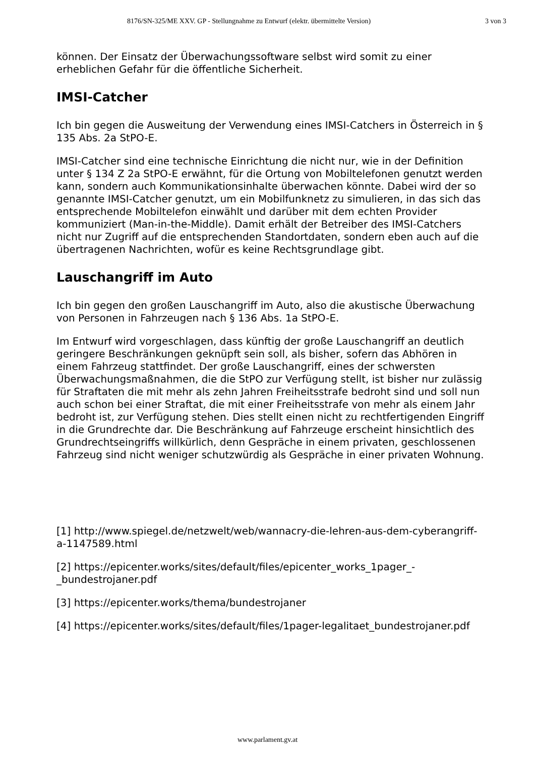8176/SN-325/ME XXV. GP - Stellungnahme zu Entwurf (elektr. übermittelte Version) 3 von 3
können. Der Einsatz der Überwachungssoftware selbst wird somit zu einer erheblichen Gefahr für die öffentliche Sicherheit.
IMSI-Catcher
Ich bin gegen die Ausweitung der Verwendung eines IMSI-Catchers in Österreich in § 135 Abs. 2a StPO-E.
IMSI-Catcher sind eine technische Einrichtung die nicht nur, wie in der Definition unter § 134 Z 2a StPO-E erwähnt, für die Ortung von Mobiltelefonen genutzt werden kann, sondern auch Kommunikationsinhalte überwachen könnte. Dabei wird der so genannte IMSI-Catcher genutzt, um ein Mobilfunknetz zu simulieren, in das sich das entsprechende Mobiltelefon einwählt und darüber mit dem echten Provider kommuniziert (Man-in-the-Middle). Damit erhält der Betreiber des IMSI-Catchers nicht nur Zugriff auf die entsprechenden Standortdaten, sondern eben auch auf die übertragenen Nachrichten, wofür es keine Rechtsgrundlage gibt.
Lauschangriff im Auto
Ich bin gegen den großen Lauschangriff im Auto, also die akustische Überwachung von Personen in Fahrzeugen nach § 136 Abs. 1a StPO-E.
Im Entwurf wird vorgeschlagen, dass künftig der große Lauschangriff an deutlich geringere Beschränkungen geknüpft sein soll, als bisher, sofern das Abhören in einem Fahrzeug stattfindet. Der große Lauschangriff, eines der schwersten Überwachungsmaßnahmen, die die StPO zur Verfügung stellt, ist bisher nur zulässig für Straftaten die mit mehr als zehn Jahren Freiheitsstrafe bedroht sind und soll nun auch schon bei einer Straftat, die mit einer Freiheitsstrafe von mehr als einem Jahr bedroht ist, zur Verfügung stehen. Dies stellt einen nicht zu rechtfertigenden Eingriff in die Grundrechte dar. Die Beschränkung auf Fahrzeuge erscheint hinsichtlich des Grundrechtseingriffs willkürlich, denn Gespräche in einem privaten, geschlossenen Fahrzeug sind nicht weniger schutzwürdig als Gespräche in einer privaten Wohnung.
[1] http://www.spiegel.de/netzwelt/web/wannacry-die-lehren-aus-dem-cyberangriff-a-1147589.html
[2] https://epicenter.works/sites/default/files/epicenter_works_1pager_-_bundestrojaner.pdf
[3] https://epicenter.works/thema/bundestrojaner
[4] https://epicenter.works/sites/default/files/1pager-legalitaet_bundestrojaner.pdf
www.parlament.gv.at